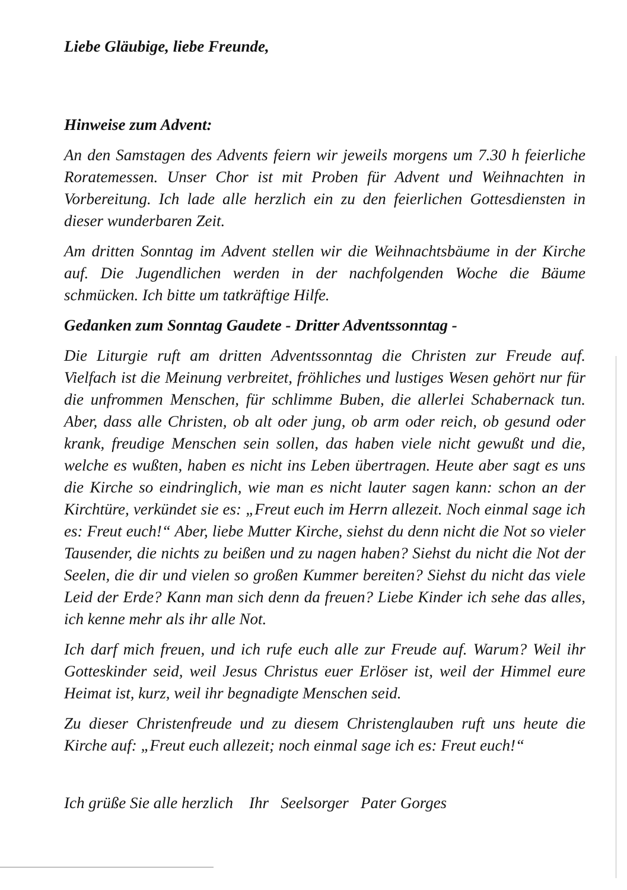Liebe Gläubige, liebe Freunde,
Hinweise zum Advent:
An den Samstagen des Advents feiern wir jeweils morgens um 7.30 h feierliche Roratemessen. Unser Chor ist mit Proben für Advent und Weihnachten in Vorbereitung. Ich lade alle herzlich ein zu den feierlichen Gottesdiensten in dieser wunderbaren Zeit.
Am dritten Sonntag im Advent stellen wir die Weihnachtsbäume in der Kirche auf. Die Jugendlichen werden in der nachfolgenden Woche die Bäume schmücken. Ich bitte um tatkräftige Hilfe.
Gedanken zum Sonntag Gaudete - Dritter Adventssonntag -
Die Liturgie ruft am dritten Adventssonntag die Christen zur Freude auf. Vielfach ist die Meinung verbreitet, fröhliches und lustiges Wesen gehört nur für die unfrommen Menschen, für schlimme Buben, die allerlei Schabernack tun. Aber, dass alle Christen, ob alt oder jung, ob arm oder reich, ob gesund oder krank, freudige Menschen sein sollen, das haben viele nicht gewußt und die, welche es wußten, haben es nicht ins Leben übertragen. Heute aber sagt es uns die Kirche so eindringlich, wie man es nicht lauter sagen kann: schon an der Kirchtüre, verkündet sie es: „Freut euch im Herrn allezeit. Noch einmal sage ich es: Freut euch!“ Aber, liebe Mutter Kirche, siehst du denn nicht die Not so vieler Tausender, die nichts zu beißen und zu nagen haben? Siehst du nicht die Not der Seelen, die dir und vielen so großen Kummer bereiten? Siehst du nicht das viele Leid der Erde? Kann man sich denn da freuen? Liebe Kinder ich sehe das alles, ich kenne mehr als ihr alle Not.
Ich darf mich freuen, und ich rufe euch alle zur Freude auf. Warum? Weil ihr Gotteskinder seid, weil Jesus Christus euer Erlöser ist, weil der Himmel eure Heimat ist, kurz, weil ihr begnadigte Menschen seid.
Zu dieser Christenfreude und zu diesem Christenglauben ruft uns heute die Kirche auf: „Freut euch allezeit; noch einmal sage ich es: Freut euch!“
Ich grüße Sie alle herzlich Ihr Seelsorger Pater Gorges